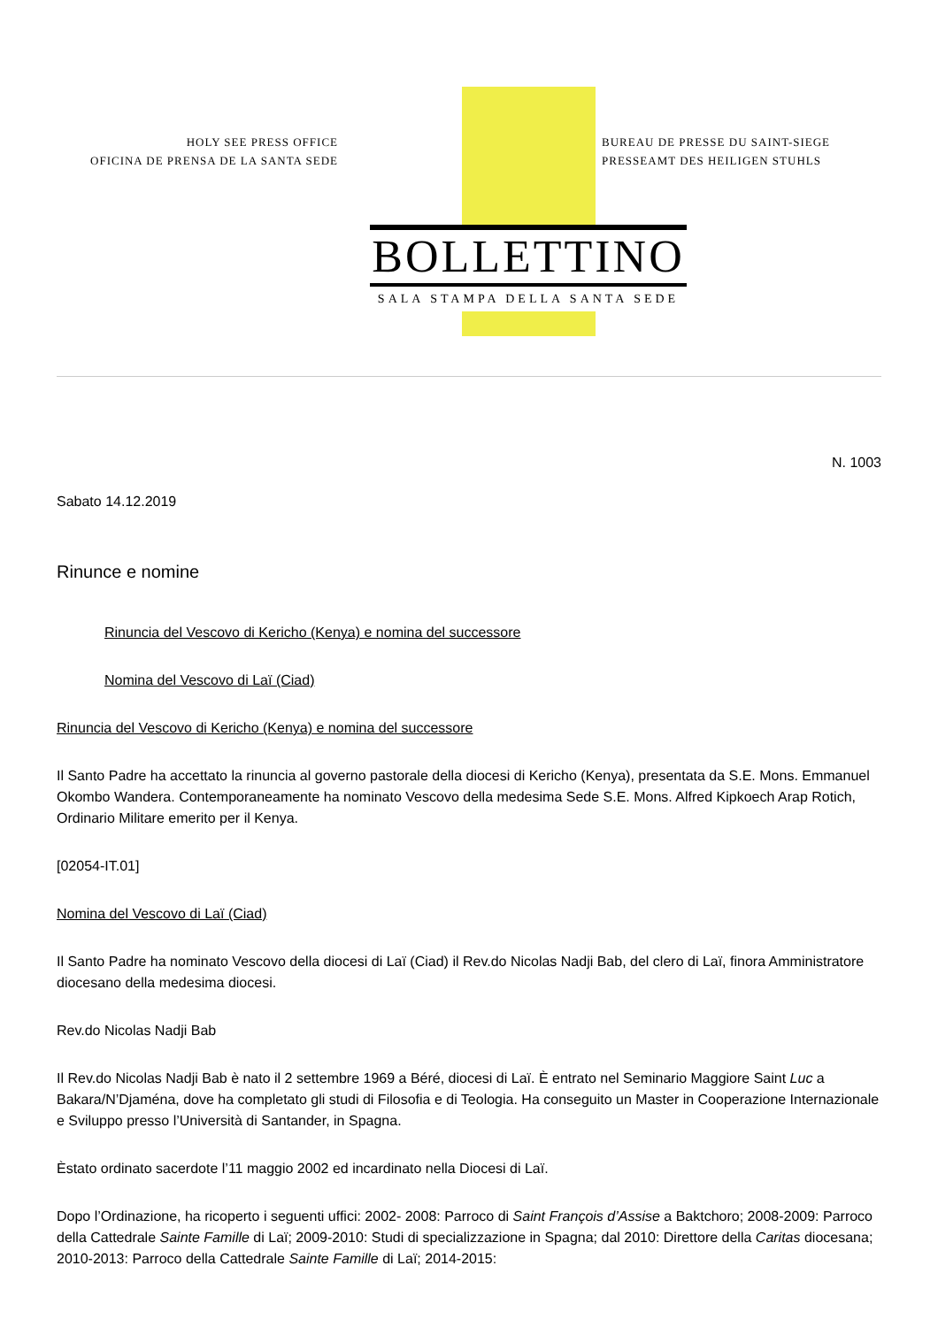HOLY SEE PRESS OFFICE
OFICINA DE PRENSA DE LA SANTA SEDE
BUREAU DE PRESSE DU SAINT-SIEGE
PRESSEAMT DES HEILIGEN STUHLS
BOLLETTINO
SALA STAMPA DELLA SANTA SEDE
N. 1003
Sabato 14.12.2019
Rinunce e nomine
Rinuncia del Vescovo di Kericho (Kenya) e nomina del successore
Nomina del Vescovo di Laï (Ciad)
Rinuncia del Vescovo di Kericho (Kenya) e nomina del successore
Il Santo Padre ha accettato la rinuncia al governo pastorale della diocesi di Kericho (Kenya), presentata da S.E. Mons. Emmanuel Okombo Wandera. Contemporaneamente ha nominato Vescovo della medesima Sede S.E. Mons. Alfred Kipkoech Arap Rotich, Ordinario Militare emerito per il Kenya.
[02054-IT.01]
Nomina del Vescovo di Laï (Ciad)
Il Santo Padre ha nominato Vescovo della diocesi di Laï (Ciad) il Rev.do Nicolas Nadji Bab, del clero di Laï, finora Amministratore diocesano della medesima diocesi.
Rev.do Nicolas Nadji Bab
Il Rev.do Nicolas Nadji Bab è nato il 2 settembre 1969 a Béré, diocesi di Laï. È entrato nel Seminario Maggiore Saint Luc a Bakara/N’Djaména, dove ha completato gli studi di Filosofia e di Teologia. Ha conseguito un Master in Cooperazione Internazionale e Sviluppo presso l’Università di Santander, in Spagna.
Èstato ordinato sacerdote l’11 maggio 2002 ed incardinato nella Diocesi di Laï.
Dopo l’Ordinazione, ha ricoperto i seguenti uffici: 2002- 2008: Parroco di Saint François d’Assise a Baktchoro; 2008-2009: Parroco della Cattedrale Sainte Famille di Laï; 2009-2010: Studi di specializzazione in Spagna; dal 2010: Direttore della Caritas diocesana; 2010-2013: Parroco della Cattedrale Sainte Famille di Laï; 2014-2015: